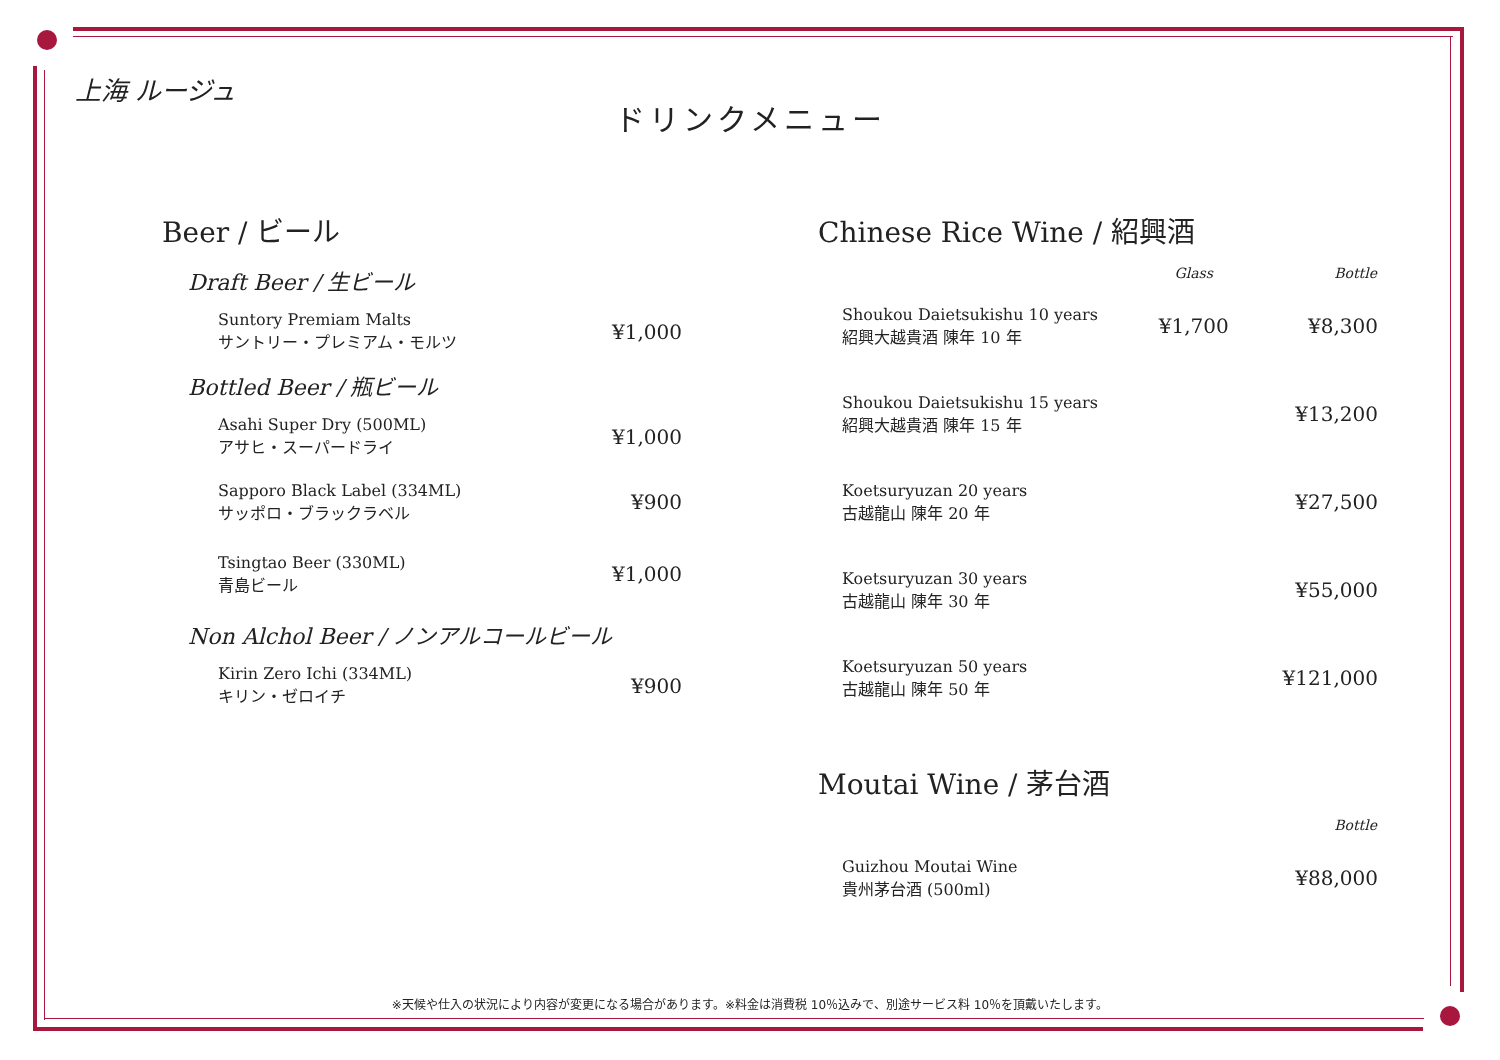上海 ルージュ
ドリンクメニュー
Beer / ビール
Draft Beer / 生ビール
| Suntory Premiam Malts サントリー・プレミアム・モルツ | ¥1,000 |
Bottled Beer / 瓶ビール
| Asahi Super Dry (500ML) アサヒ・スーパードライ | ¥1,000 |
| Sapporo Black Label (334ML) サッポロ・ブラックラベル | ¥900 |
| Tsingtao Beer (330ML) 青島ビール | ¥1,000 |
Non Alchol Beer / ノンアルコールビール
| Kirin Zero Ichi (334ML) キリン・ゼロイチ | ¥900 |
Chinese Rice Wine / 紹興酒
| | Glass | Bottle |
| --- | --- | --- |
| Shoukou Daietsukishu 10 years 紹興大越貴酒 陳年 10 年 | ¥1,700 | ¥8,300 |
| Shoukou Daietsukishu 15 years 紹興大越貴酒 陳年 15 年 | | ¥13,200 |
| Koetsuryuzan 20 years 古越龍山 陳年 20 年 | | ¥27,500 |
| Koetsuryuzan 30 years 古越龍山 陳年 30 年 | | ¥55,000 |
| Koetsuryuzan 50 years 古越龍山 陳年 50 年 | | ¥121,000 |
Moutai Wine / 茅台酒
| | | Bottle |
| --- | --- | --- |
| Guizhou Moutai Wine 貴州茅台酒 (500ml) | | ¥88,000 |
※天候や仕入の状況により内容が変更になる場合があります。※料金は消費税 10％込みで、別途サービス料 10％を頂戴いたします。